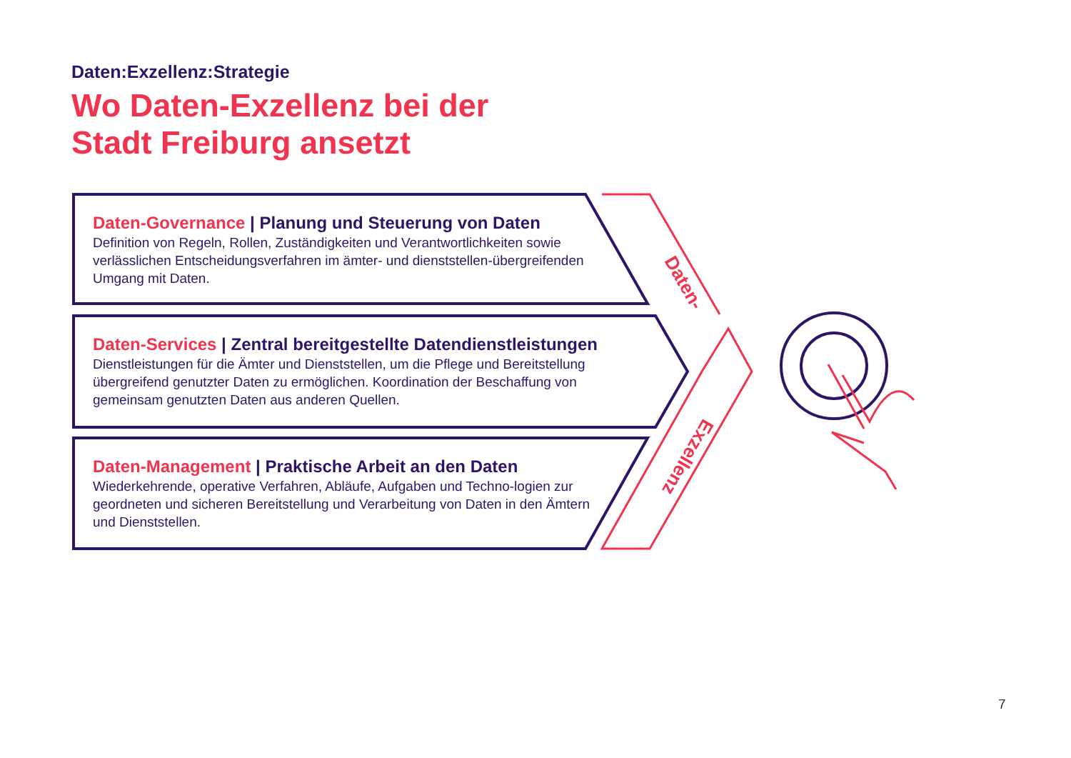Daten-
Exzellenz
Daten:Exzellenz:Strategie
Wo Daten-Exzellenz bei der
Stadt Freiburg ansetzt
Daten-Governance | Planung und Steuerung von Daten
Definition von Regeln, Rollen, Zuständigkeiten und Verantwortlichkeiten sowie verlässlichen Entscheidungsverfahren im ämter- und dienststellen-übergreifenden Umgang mit Daten.
Daten-Services | Zentral bereitgestellte Datendienstleistungen
Dienstleistungen für die Ämter und Dienststellen, um die Pflege und Bereitstellung übergreifend genutzter Daten zu ermöglichen. Koordination der Beschaffung von gemeinsam genutzten Daten aus anderen Quellen.
Daten-Management | Praktische Arbeit an den Daten
Wiederkehrende, operative Verfahren, Abläufe, Aufgaben und Techno-logien zur geordneten und sicheren Bereitstellung und Verarbeitung von Daten in den Ämtern und Dienststellen.
7